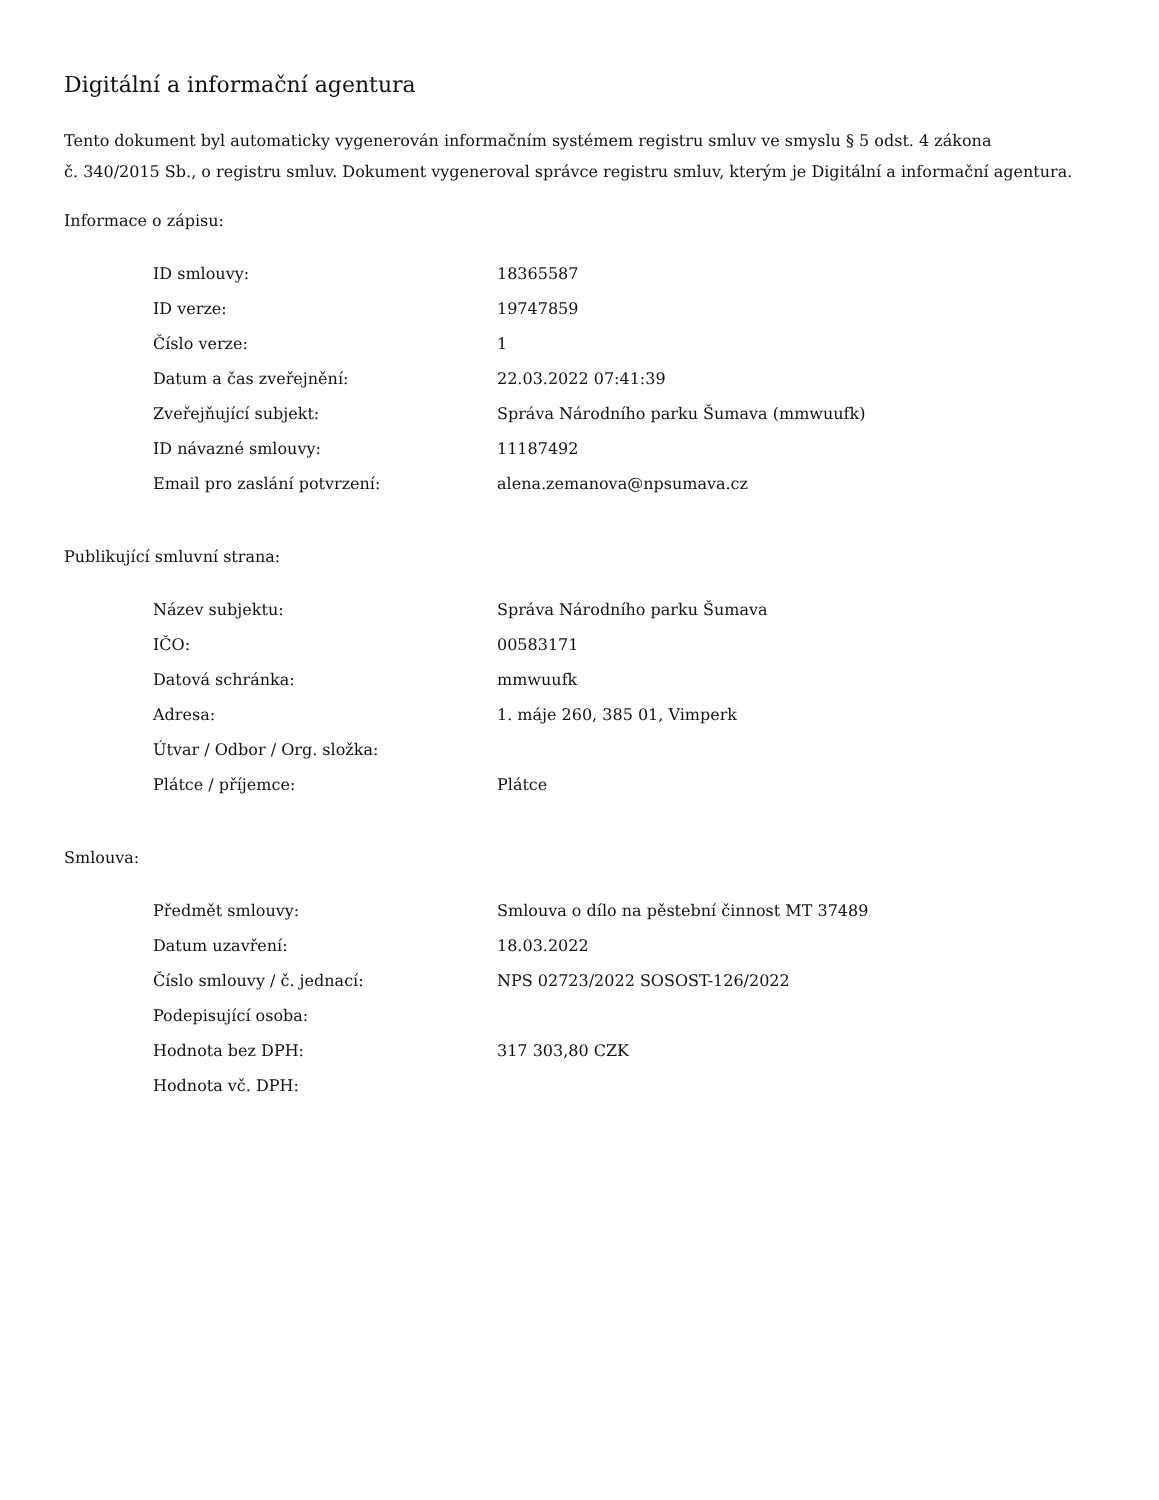Digitální a informační agentura
Tento dokument byl automaticky vygenerován informačním systémem registru smluv ve smyslu § 5 odst. 4 zákona
č. 340/2015 Sb., o registru smluv. Dokument vygeneroval správce registru smluv, kterým je Digitální a informační agentura.
Informace o zápisu:
| ID smlouvy: | 18365587 |
| ID verze: | 19747859 |
| Číslo verze: | 1 |
| Datum a čas zveřejnění: | 22.03.2022 07:41:39 |
| Zveřejňující subjekt: | Správa Národního parku Šumava (mmwuufk) |
| ID návazné smlouvy: | 11187492 |
| Email pro zaslání potvrzení: | alena.zemanova@npsumava.cz |
Publikující smluvní strana:
| Název subjektu: | Správa Národního parku Šumava |
| IČO: | 00583171 |
| Datová schránka: | mmwuufk |
| Adresa: | 1. máje 260, 385 01, Vimperk |
| Útvar / Odbor / Org. složka: | |
| Plátce / příjemce: | Plátce |
Smlouva:
| Předmět smlouvy: | Smlouva o dílo na pěstební činnost MT 37489 |
| Datum uzavření: | 18.03.2022 |
| Číslo smlouvy / č. jednací: | NPS 02723/2022 SOSOST-126/2022 |
| Podepisující osoba: | |
| Hodnota bez DPH: | 317 303,80 CZK |
| Hodnota vč. DPH: | |